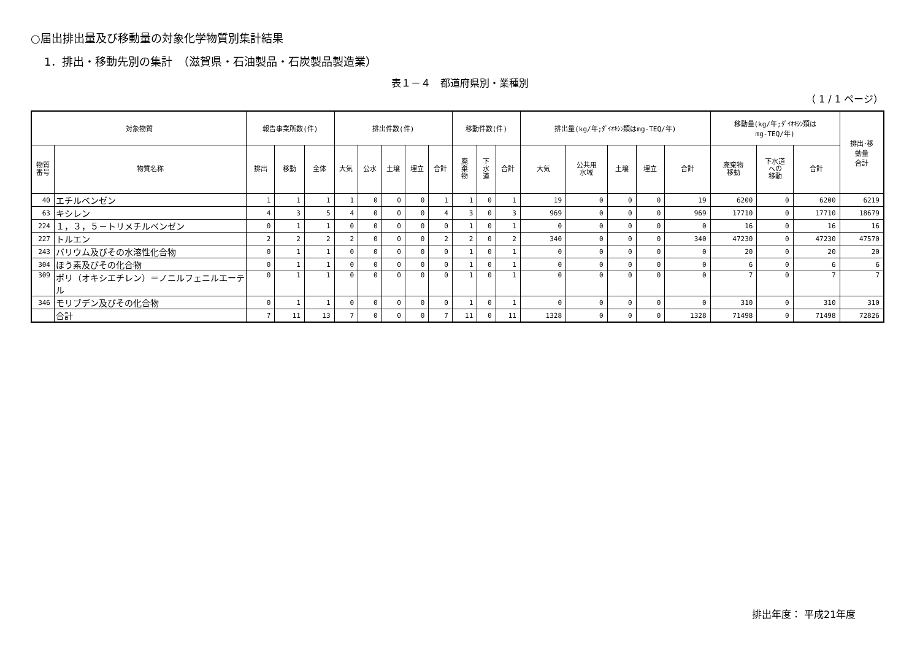○届出排出量及び移動量の対象化学物質別集計結果
1．排出・移動先別の集計　（滋賀県・石油製品・石炭製品製造業）
表１－４　都道府県別・業種別
（ 1 / 1 ページ）
| 対象物質 | | 報告事業所数(件) | | | 排出件数(件) | | | | | 移動件数(件) | | | 排出量(kg/年;ﾀﾞｲｵｷｼﾝ類はmg-TEQ/年) | | | | | 移動量(kg/年;ﾀﾞｲｵｷｼﾝ類は mg-TEQ/年) | | | 排出･移 動量 合計 |
| --- | --- | --- | --- | --- | --- | --- | --- | --- | --- | --- | --- | --- | --- | --- | --- | --- | --- | --- | --- | --- | --- |
| 物質 番号 | 物質名称 | 排出 | 移動 | 全体 | 大気 | 公水 | 土壌 | 埋立 | 合計 | 廃 棄 物 | 下 水 道 | 合計 | 大気 | 公共用 水域 | 土壌 | 埋立 | 合計 | 廃棄物 移動 | 下水道 への 移動 | 合計 | |
| 40 | エチルベンゼン | 1 | 1 | 1 | 1 | 0 | 0 | 0 | 1 | 1 | 0 | 1 | 19 | 0 | 0 | 0 | 19 | 6200 | 0 | 6200 | 6219 |
| 63 | キシレン | 4 | 3 | 5 | 4 | 0 | 0 | 0 | 4 | 3 | 0 | 3 | 969 | 0 | 0 | 0 | 969 | 17710 | 0 | 17710 | 18679 |
| 224 | １，３，５－トリメチルベンゼン | 0 | 1 | 1 | 0 | 0 | 0 | 0 | 0 | 1 | 0 | 1 | 0 | 0 | 0 | 0 | 0 | 16 | 0 | 16 | 16 |
| 227 | トルエン | 2 | 2 | 2 | 2 | 0 | 0 | 0 | 2 | 2 | 0 | 2 | 340 | 0 | 0 | 0 | 340 | 47230 | 0 | 47230 | 47570 |
| 243 | バリウム及びその水溶性化合物 | 0 | 1 | 1 | 0 | 0 | 0 | 0 | 0 | 1 | 0 | 1 | 0 | 0 | 0 | 0 | 0 | 20 | 0 | 20 | 20 |
| 304 | ほう素及びその化合物 | 0 | 1 | 1 | 0 | 0 | 0 | 0 | 0 | 1 | 0 | 1 | 0 | 0 | 0 | 0 | 0 | 6 | 0 | 6 | 6 |
| 309 | ポリ（オキシエチレン）＝ノニルフェニルエーテル | 0 | 1 | 1 | 0 | 0 | 0 | 0 | 0 | 1 | 0 | 1 | 0 | 0 | 0 | 0 | 0 | 7 | 0 | 7 | 7 |
| 346 | モリブデン及びその化合物 | 0 | 1 | 1 | 0 | 0 | 0 | 0 | 0 | 1 | 0 | 1 | 0 | 0 | 0 | 0 | 0 | 310 | 0 | 310 | 310 |
| | 合計 | 7 | 11 | 13 | 7 | 0 | 0 | 0 | 7 | 11 | 0 | 11 | 1328 | 0 | 0 | 0 | 1328 | 71498 | 0 | 71498 | 72826 |
排出年度： 平成21年度